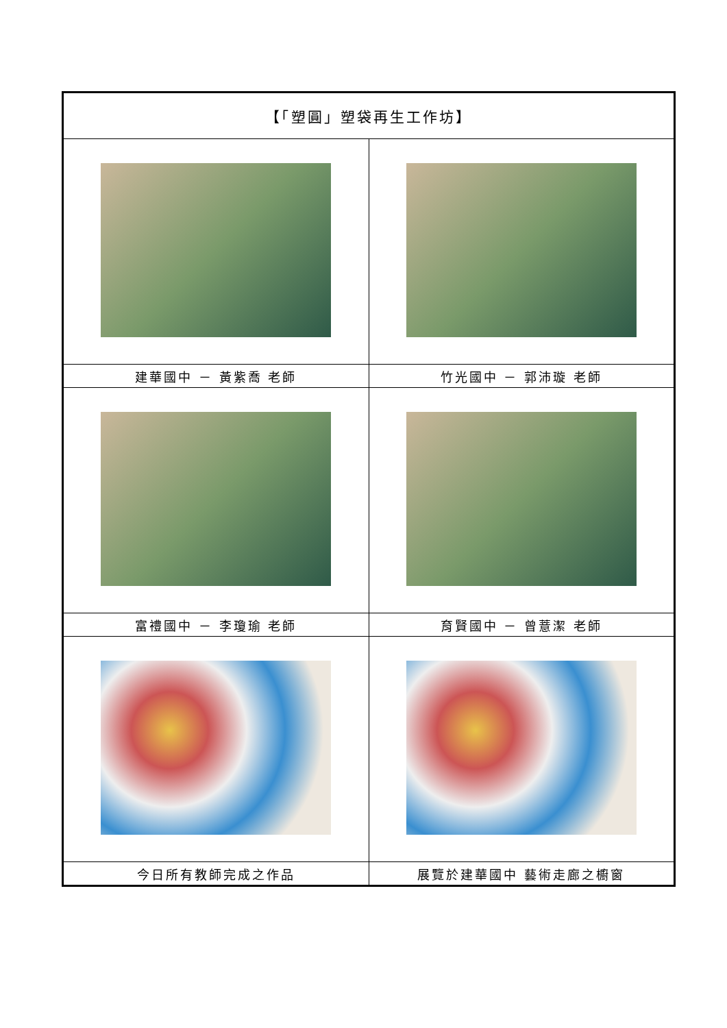| 【「塑圓」塑袋再生工作坊】 | |
| --- | --- |
| 建華國中 － 黃紫喬 老師 | 竹光國中 － 郭沛璇 老師 |
| 富禮國中 － 李瓊瑜 老師 | 育賢國中 － 曾薏潔 老師 |
| 今日所有教師完成之作品 | 展覽於建華國中 藝術走廊之櫥窗 |